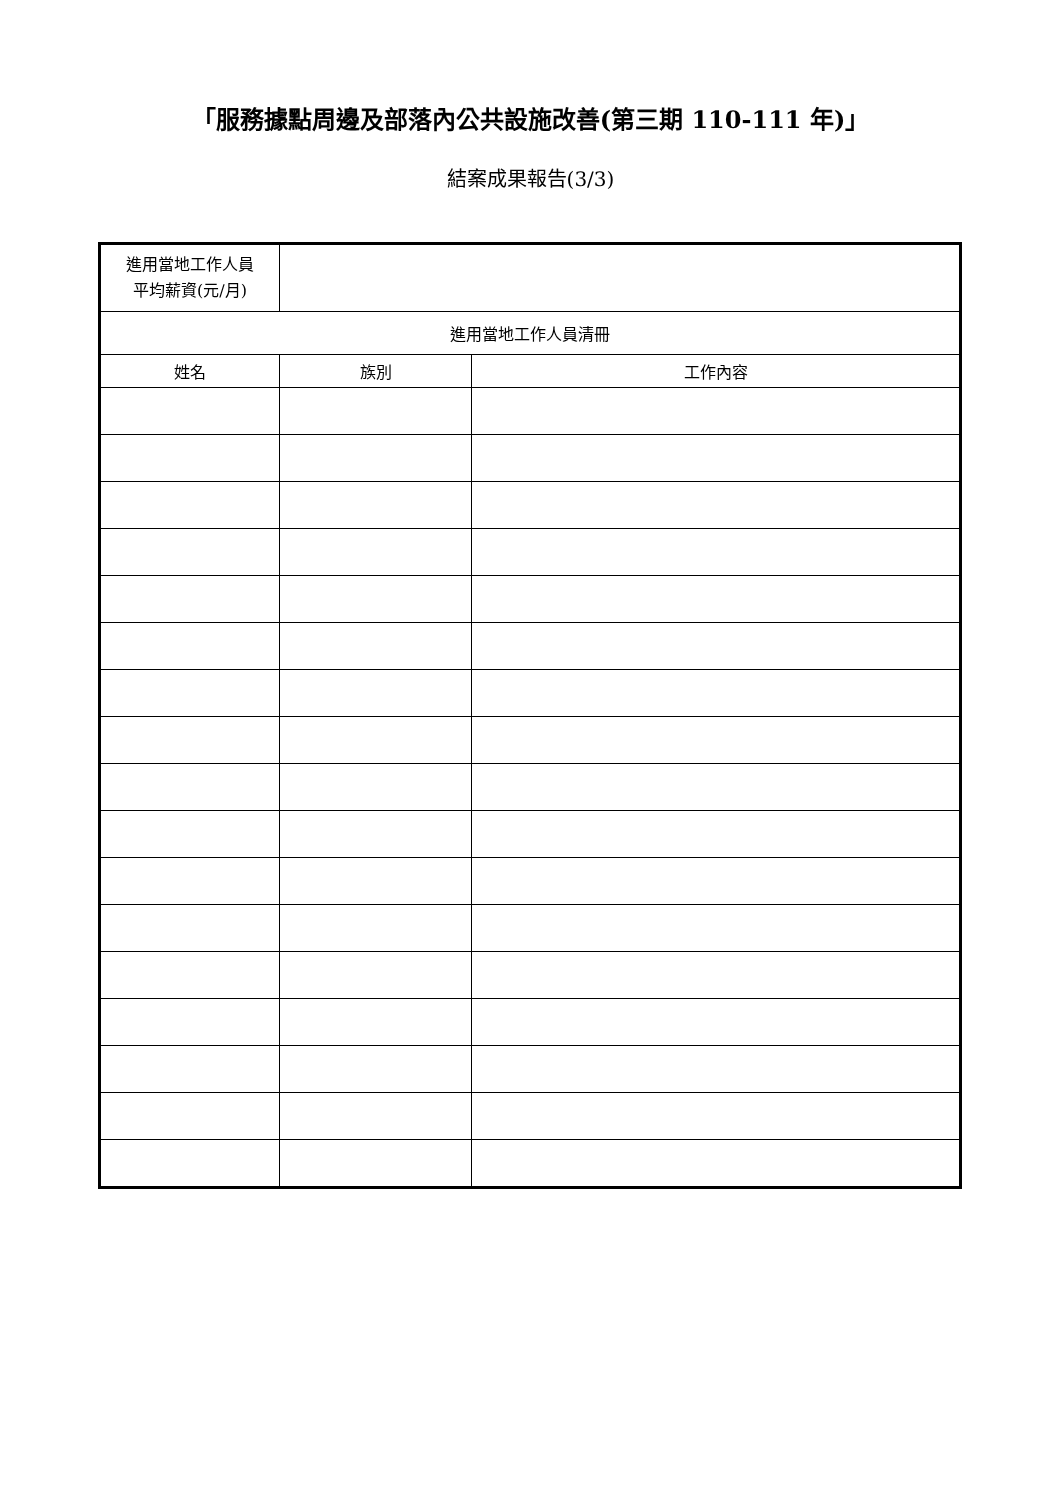「服務據點周邊及部落內公共設施改善(第三期 110-111 年)」
結案成果報告(3/3)
| 進用當地工作人員 平均薪資(元/月) | | |
| 進用當地工作人員清冊 | | |
| 姓名 | 族別 | 工作內容 |